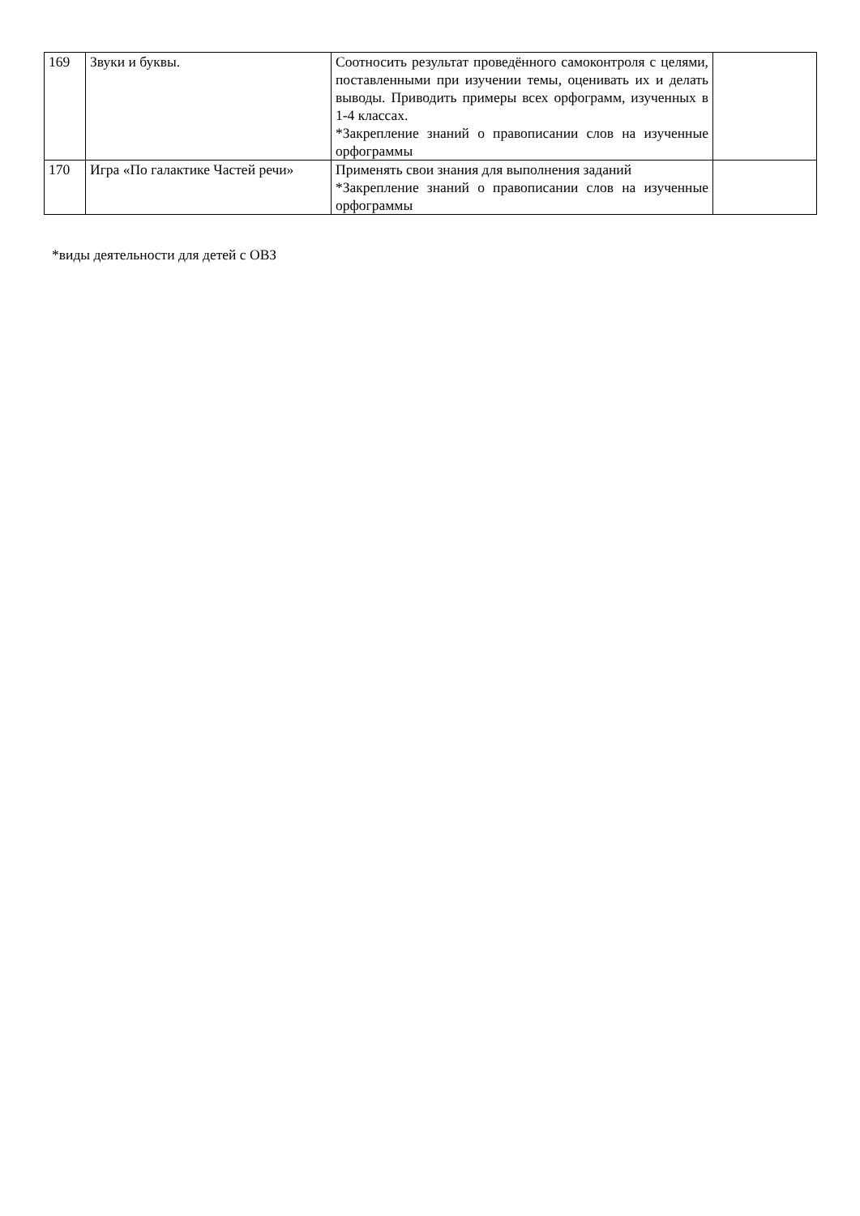| 169 | Звуки и буквы. | Соотносить результат проведённого самоконтроля с целями, поставленными при изучении темы, оценивать их и делать выводы. Приводить примеры всех орфограмм, изученных в 1-4 классах. *Закрепление знаний о правописании слов на изученные орфограммы | |
| 170 | Игра «По галактике Частей речи» | Применять свои знания для выполнения заданий *Закрепление знаний о правописании слов на изученные орфограммы | |
*виды деятельности для детей с ОВЗ